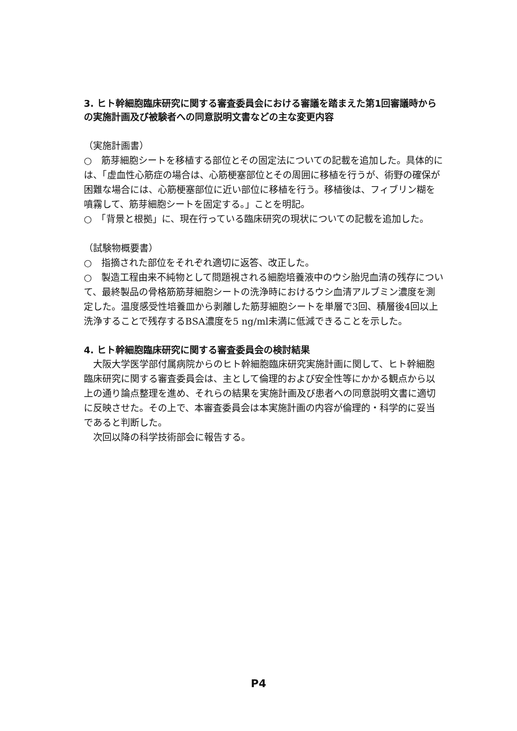3. ヒト幹細胞臨床研究に関する審査委員会における審議を踏まえた第1回審議時からの実施計画及び被験者への同意説明文書などの主な変更内容
（実施計画書）
○　筋芽細胞シートを移植する部位とその固定法についての記載を追加した。具体的には、「虚血性心筋症の場合は、心筋梗塞部位とその周囲に移植を行うが、術野の確保が困難な場合には、心筋梗塞部位に近い部位に移植を行う。移植後は、フィブリン糊を噴霧して、筋芽細胞シートを固定する。」ことを明記。
○　「背景と根拠」に、現在行っている臨床研究の現状についての記載を追加した。
（試験物概要書）
○　指摘された部位をそれぞれ適切に返答、改正した。
○　製造工程由来不純物として問題視される細胞培養液中のウシ胎児血清の残存について、最終製品の骨格筋筋芽細胞シートの洗浄時におけるウシ血清アルブミン濃度を測定した。温度感受性培養皿から剥離した筋芽細胞シートを単層で3回、積層後4回以上洗浄することで残存するBSA濃度を5 ng/ml未満に低減できることを示した。
4. ヒト幹細胞臨床研究に関する審査委員会の検討結果
　大阪大学医学部付属病院からのヒト幹細胞臨床研究実施計画に関して、ヒト幹細胞臨床研究に関する審査委員会は、主として倫理的および安全性等にかかる観点から以上の通り論点整理を進め、それらの結果を実施計画及び患者への同意説明文書に適切に反映させた。その上で、本審査委員会は本実施計画の内容が倫理的・科学的に妥当であると判断した。
　次回以降の科学技術部会に報告する。
P4